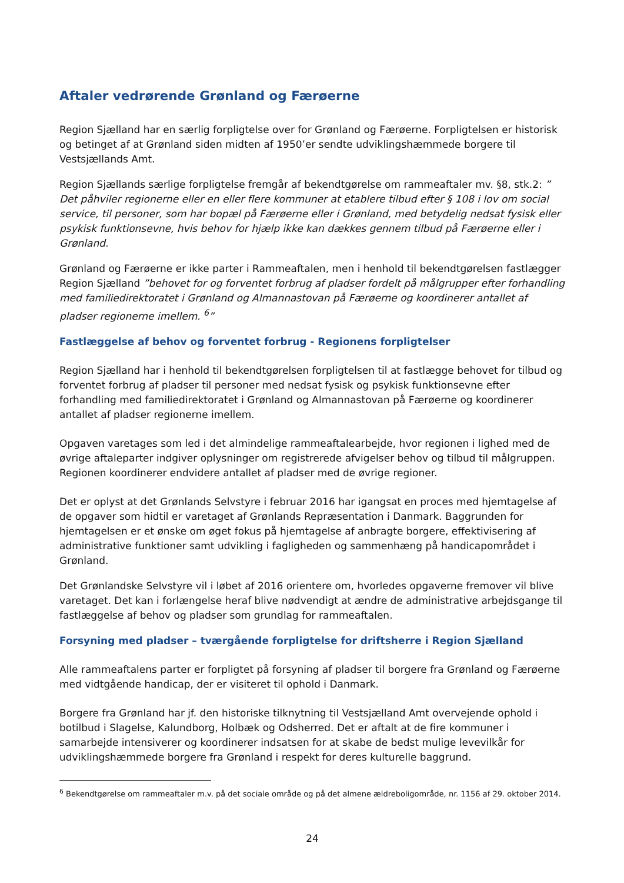Aftaler vedrørende Grønland og Færøerne
Region Sjælland har en særlig forpligtelse over for Grønland og Færøerne. Forpligtelsen er historisk og betinget af at Grønland siden midten af 1950’er sendte udviklingshæmmede borgere til Vestsjællands Amt.
Region Sjællands særlige forpligtelse fremgår af bekendtgørelse om rammeaftaler mv. §8, stk.2: ” Det påhviler regionerne eller en eller flere kommuner at etablere tilbud efter § 108 i lov om social service, til personer, som har bopæl på Færøerne eller i Grønland, med betydelig nedsat fysisk eller psykisk funktionsevne, hvis behov for hjælp ikke kan dækkes gennem tilbud på Færøerne eller i Grønland.
Grønland og Færøerne er ikke parter i Rammeaftalen, men i henhold til bekendtgørelsen fastlægger Region Sjælland ”behovet for og forventet forbrug af pladser fordelt på målgrupper efter forhandling med familiedirektoratet i Grønland og Almannastovan på Færøerne og koordinerer antallet af pladser regionerne imellem. <sup>6</sup>”
Fastlæggelse af behov og forventet forbrug - Regionens forpligtelser
Region Sjælland har i henhold til bekendtgørelsen forpligtelsen til at fastlægge behovet for tilbud og forventet forbrug af pladser til personer med nedsat fysisk og psykisk funktionsevne efter forhandling med familiedirektoratet i Grønland og Almannastovan på Færøerne og koordinerer antallet af pladser regionerne imellem.
Opgaven varetages som led i det almindelige rammeaftalearbejde, hvor regionen i lighed med de øvrige aftaleparter indgiver oplysninger om registrerede afvigelser behov og tilbud til målgruppen. Regionen koordinerer endvidere antallet af pladser med de øvrige regioner.
Det er oplyst at det Grønlands Selvstyre i februar 2016 har igangsat en proces med hjemtagelse af de opgaver som hidtil er varetaget af Grønlands Repræsentation i Danmark. Baggrunden for hjemtagelsen er et ønske om øget fokus på hjemtagelse af anbragte borgere, effektivisering af administrative funktioner samt udvikling i fagligheden og sammenhæng på handicapområdet i Grønland.
Det Grønlandske Selvstyre vil i løbet af 2016 orientere om, hvorledes opgaverne fremover vil blive varetaget. Det kan i forlængelse heraf blive nødvendigt at ændre de administrative arbejdsgange til fastlæggelse af behov og pladser som grundlag for rammeaftalen.
Forsyning med pladser – tværgående forpligtelse for driftsherre i Region Sjælland
Alle rammeaftalens parter er forpligtet på forsyning af pladser til borgere fra Grønland og Færøerne med vidtgående handicap, der er visiteret til ophold i Danmark.
Borgere fra Grønland har jf. den historiske tilknytning til Vestsjælland Amt overvejende ophold i botilbud i Slagelse, Kalundborg, Holbæk og Odsherred. Det er aftalt at de fire kommuner i samarbejde intensiverer og koordinerer indsatsen for at skabe de bedst mulige levevilkår for udviklingshæmmede borgere fra Grønland i respekt for deres kulturelle baggrund.
<sup>6</sup> Bekendtgørelse om rammeaftaler m.v. på det sociale område og på det almene ældreboligområde, nr. 1156 af 29. oktober 2014.
24